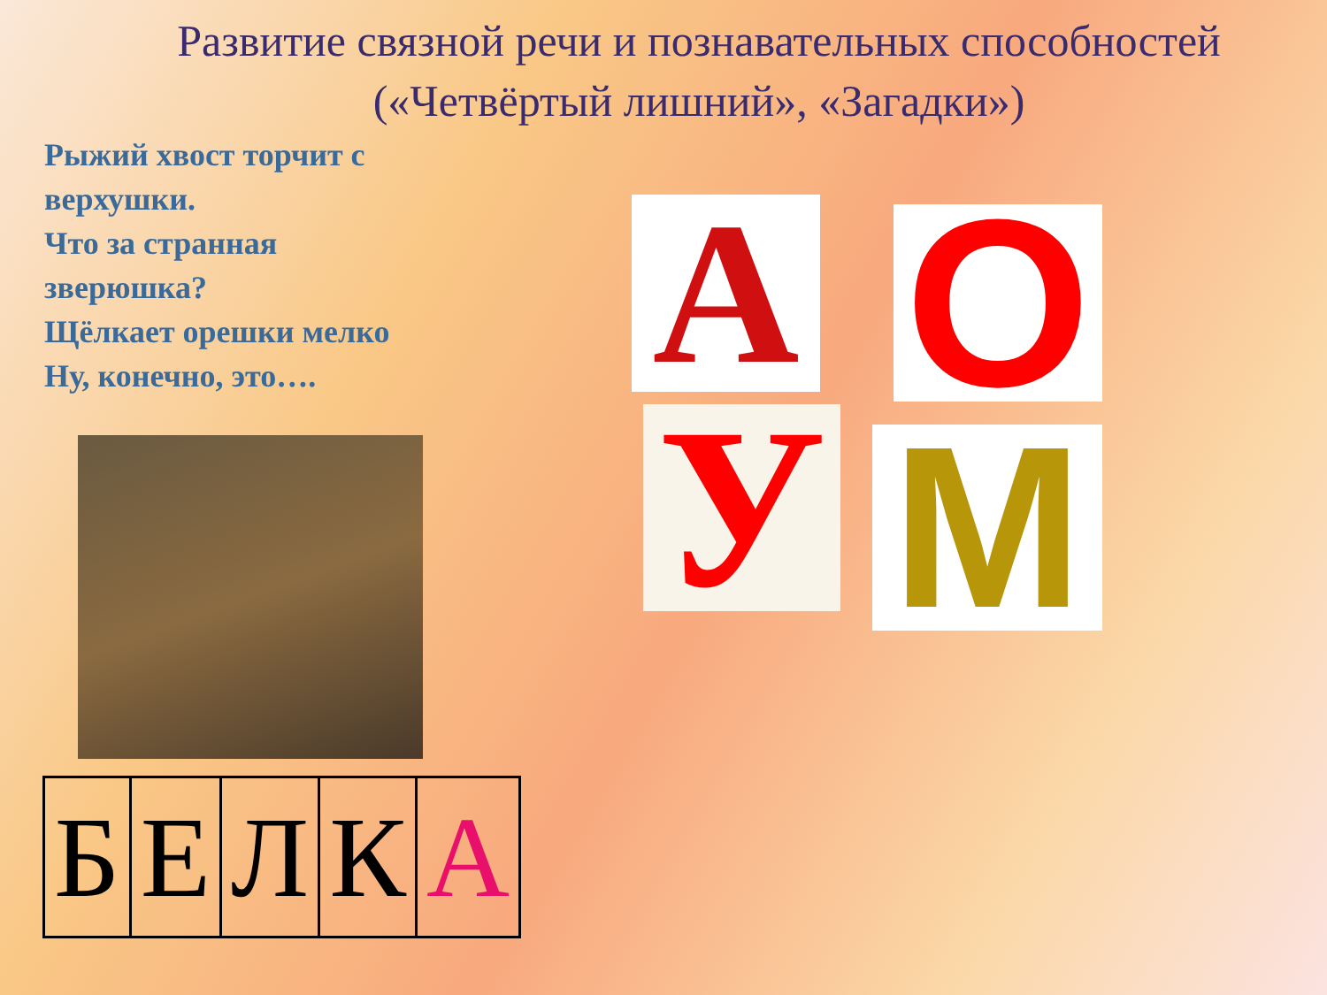Развитие связной речи и познавательных способностей («Четвёртый лишний», «Загадки»)
Рыжий хвост торчит с
верхушки.
Что за странная
зверюшка?
Щёлкает орешки мелко
Ну, конечно, это….
А О
У М
| Б | Е | Л | К | А |